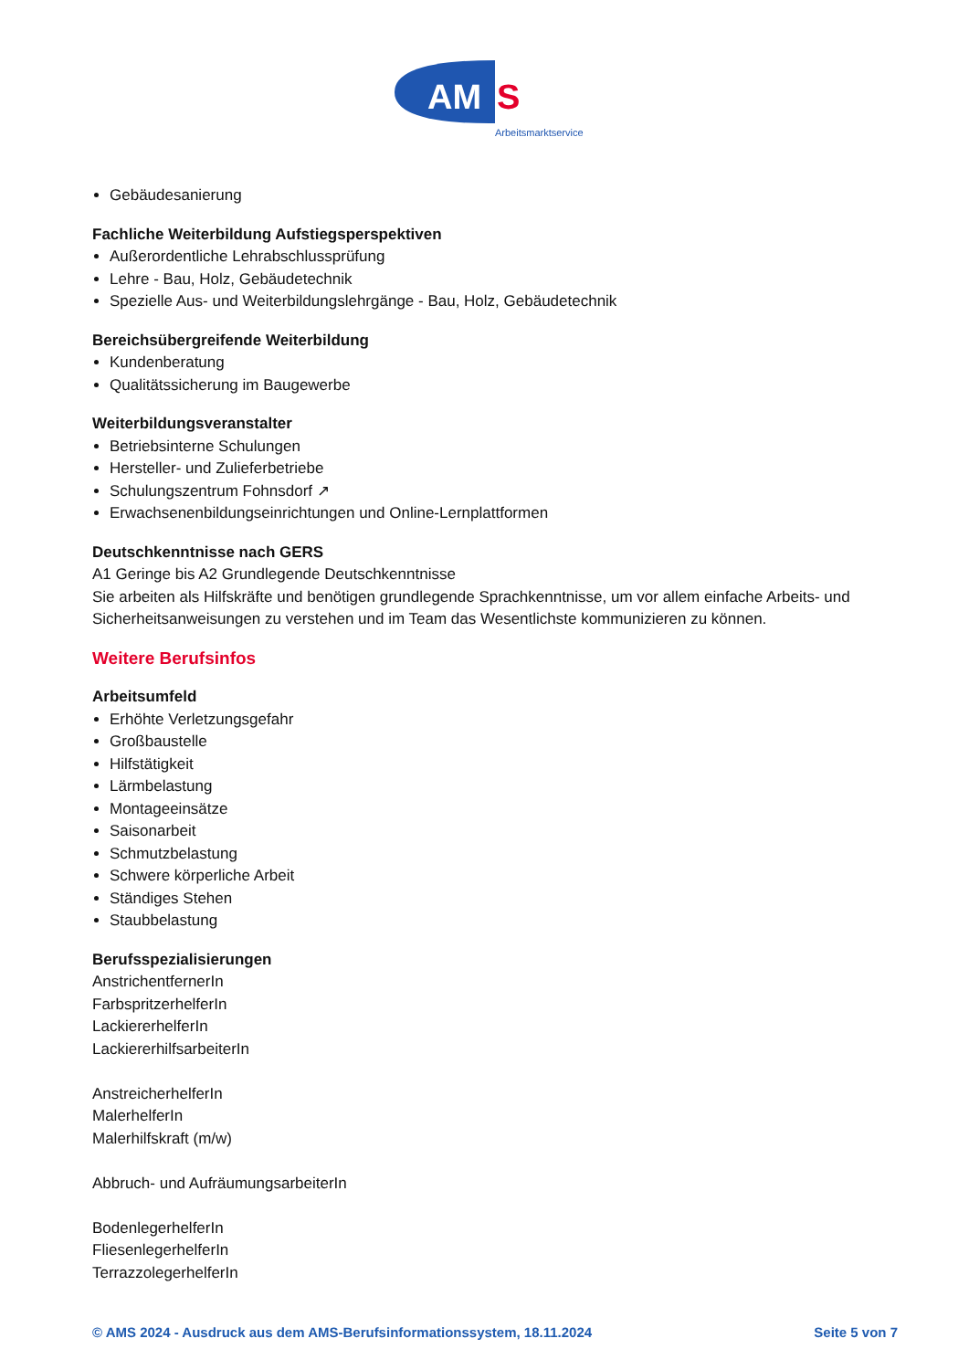AM
S
Arbeitsmarktservice
Gebäudesanierung
Fachliche Weiterbildung Aufstiegsperspektiven
Außerordentliche Lehrabschlussprüfung
Lehre - Bau, Holz, Gebäudetechnik
Spezielle Aus- und Weiterbildungslehrgänge - Bau, Holz, Gebäudetechnik
Bereichsübergreifende Weiterbildung
Kundenberatung
Qualitätssicherung im Baugewerbe
Weiterbildungsveranstalter
Betriebsinterne Schulungen
Hersteller- und Zulieferbetriebe
Schulungszentrum Fohnsdorf ↗
Erwachsenenbildungseinrichtungen und Online-Lernplattformen
Deutschkenntnisse nach GERS
A1 Geringe bis A2 Grundlegende Deutschkenntnisse
Sie arbeiten als Hilfskräfte und benötigen grundlegende Sprachkenntnisse, um vor allem einfache Arbeits- und Sicherheitsanweisungen zu verstehen und im Team das Wesentlichste kommunizieren zu können.
Weitere Berufsinfos
Arbeitsumfeld
Erhöhte Verletzungsgefahr
Großbaustelle
Hilfstätigkeit
Lärmbelastung
Montageeinsätze
Saisonarbeit
Schmutzbelastung
Schwere körperliche Arbeit
Ständiges Stehen
Staubbelastung
Berufsspezialisierungen
AnstrichentfernerIn
FarbspritzerhelferIn
LackiererhelferIn
LackiererhilfsarbeiterIn
AnstreicherhelferIn
MalerhelferIn
Malerhilfskraft (m/w)
Abbruch- und AufräumungsarbeiterIn
BodenlegerhelferIn
FliesenlegerhelferIn
TerrazzolegerhelferIn
© AMS 2024 - Ausdruck aus dem AMS-Berufsinformationssystem, 18.11.2024 Seite 5 von 7